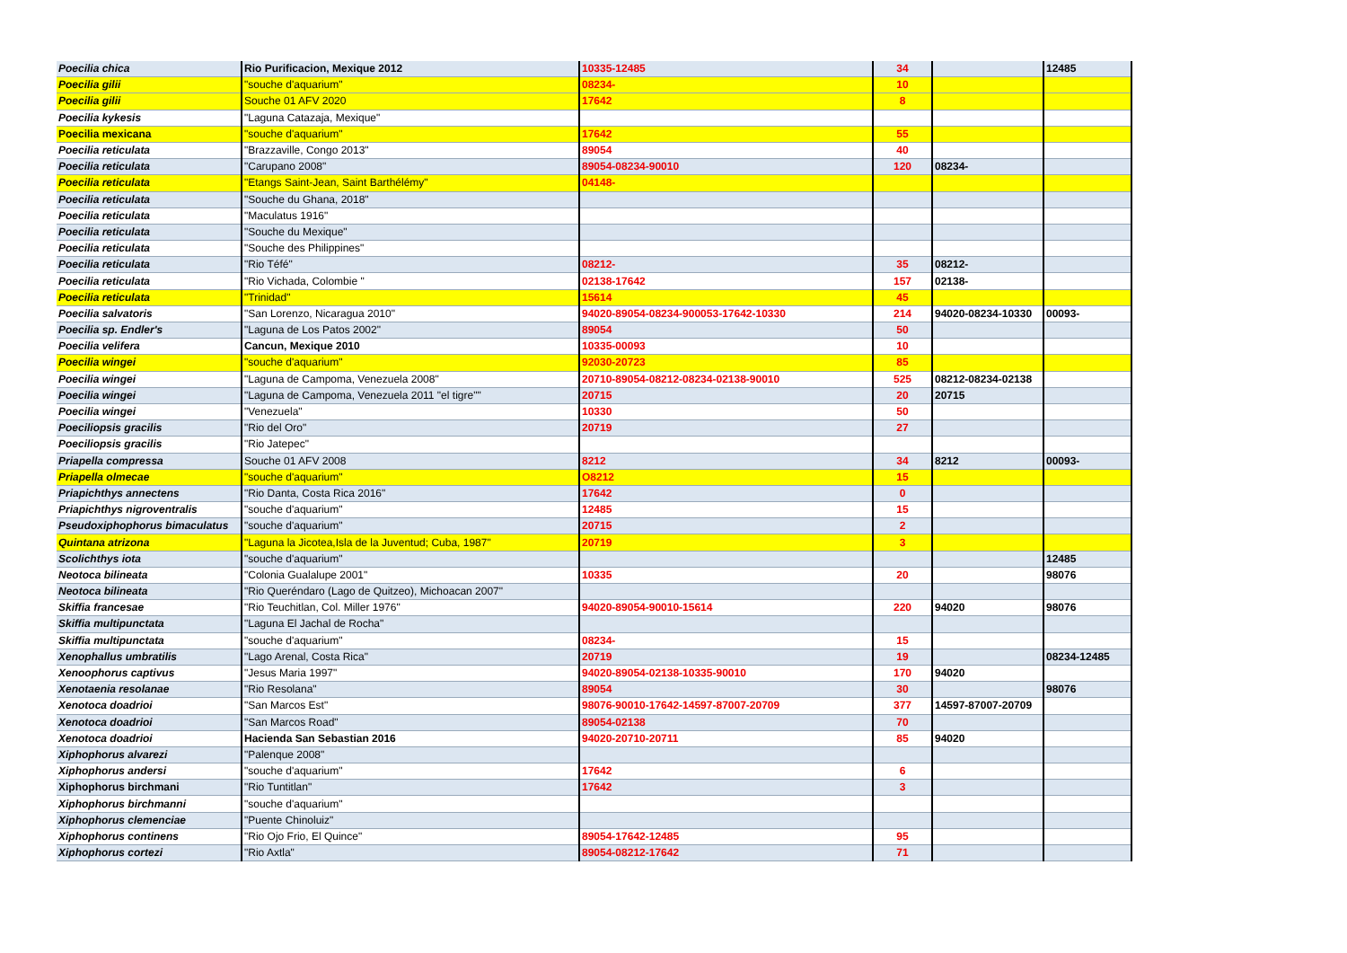| Poecilia chica | Rio Purificacion, Mexique 2012 | 10335-12485 | 34 | | 12485 |
| Poecilia gilii | "souche d'aquarium" | 08234- | 10 | | |
| Poecilia gilii | Souche 01 AFV 2020 | 17642 | 8 | | |
| Poecilia kykesis | "Laguna Catazaja, Mexique" | | | | |
| Poecilia mexicana | "souche d'aquarium" | 17642 | 55 | | |
| Poecilia reticulata | "Brazzaville, Congo 2013" | 89054 | 40 | | |
| Poecilia reticulata | "Carupano 2008" | 89054-08234-90010 | 120 | 08234- | |
| Poecilia reticulata | "Etangs Saint-Jean, Saint Barthélémy" | 04148- | | | |
| Poecilia reticulata | "Souche du Ghana, 2018" | | | | |
| Poecilia reticulata | "Maculatus 1916" | | | | |
| Poecilia reticulata | "Souche du Mexique" | | | | |
| Poecilia reticulata | "Souche des Philippines" | | | | |
| Poecilia reticulata | "Rio Téfé" | 08212- | 35 | 08212- | |
| Poecilia reticulata | "Rio Vichada, Colombie " | 02138-17642 | 157 | 02138- | |
| Poecilia reticulata | "Trinidad" | 15614 | 45 | | |
| Poecilia salvatoris | "San Lorenzo, Nicaragua 2010" | 94020-89054-08234-900053-17642-10330 | 214 | 94020-08234-10330 | 00093- |
| Poecilia sp. Endler's | "Laguna de Los Patos 2002" | 89054 | 50 | | |
| Poecilia velifera | Cancun, Mexique 2010 | 10335-00093 | 10 | | |
| Poecilia wingei | "souche d'aquarium" | 92030-20723 | 85 | | |
| Poecilia wingei | "Laguna de Campoma, Venezuela 2008" | 20710-89054-08212-08234-02138-90010 | 525 | 08212-08234-02138 | |
| Poecilia wingei | "Laguna de Campoma, Venezuela 2011 "el tigre"" | 20715 | 20 | 20715 | |
| Poecilia wingei | "Venezuela" | 10330 | 50 | | |
| Poeciliopsis gracilis | "Rio del Oro" | 20719 | 27 | | |
| Poeciliopsis gracilis | "Rio Jatepec" | | | | |
| Priapella compressa | Souche 01 AFV 2008 | 8212 | 34 | 8212 | 00093- |
| Priapella olmecae | "souche d'aquarium" | O8212 | 15 | | |
| Priapichthys annectens | "Rio Danta, Costa Rica 2016" | 17642 | 0 | | |
| Priapichthys nigroventralis | "souche d'aquarium" | 12485 | 15 | | |
| Pseudoxiphophorus bimaculatus | "souche d'aquarium" | 20715 | 2 | | |
| Quintana atrizona | "Laguna la Jicotea,Isla de la Juventud; Cuba, 1987" | 20719 | 3 | | |
| Scolichthys iota | "souche d'aquarium" | | | | 12485 |
| Neotoca bilineata | "Colonia Gualalupe 2001" | 10335 | 20 | | 98076 |
| Neotoca bilineata | "Rio Queréndaro (Lago de Quitzeo), Michoacan 2007" | | | | |
| Skiffia francesae | "Rio Teuchitlan, Col. Miller 1976" | 94020-89054-90010-15614 | 220 | 94020 | 98076 |
| Skiffia multipunctata | "Laguna El Jachal de Rocha" | | | | |
| Skiffia multipunctata | "souche d'aquarium" | 08234- | 15 | | |
| Xenophallus umbratilis | "Lago Arenal, Costa Rica" | 20719 | 19 | | 08234-12485 |
| Xenoophorus captivus | "Jesus Maria 1997" | 94020-89054-02138-10335-90010 | 170 | 94020 | |
| Xenotaenia resolanae | "Rio Resolana" | 89054 | 30 | | 98076 |
| Xenotoca doadrioi | "San Marcos Est" | 98076-90010-17642-14597-87007-20709 | 377 | 14597-87007-20709 | |
| Xenotoca doadrioi | "San Marcos Road" | 89054-02138 | 70 | | |
| Xenotoca doadrioi | Hacienda San Sebastian 2016 | 94020-20710-20711 | 85 | 94020 | |
| Xiphophorus alvarezi | "Palenque 2008" | | | | |
| Xiphophorus andersi | "souche d'aquarium" | 17642 | 6 | | |
| Xiphophorus birchmani | "Rio Tuntitlan" | 17642 | 3 | | |
| Xiphophorus birchmanni | "souche d'aquarium" | | | | |
| Xiphophorus clemenciae | "Puente Chinoluiz" | | | | |
| Xiphophorus continens | "Rio Ojo Frio, El Quince" | 89054-17642-12485 | 95 | | |
| Xiphophorus cortezi | "Rio Axtla" | 89054-08212-17642 | 71 | | |